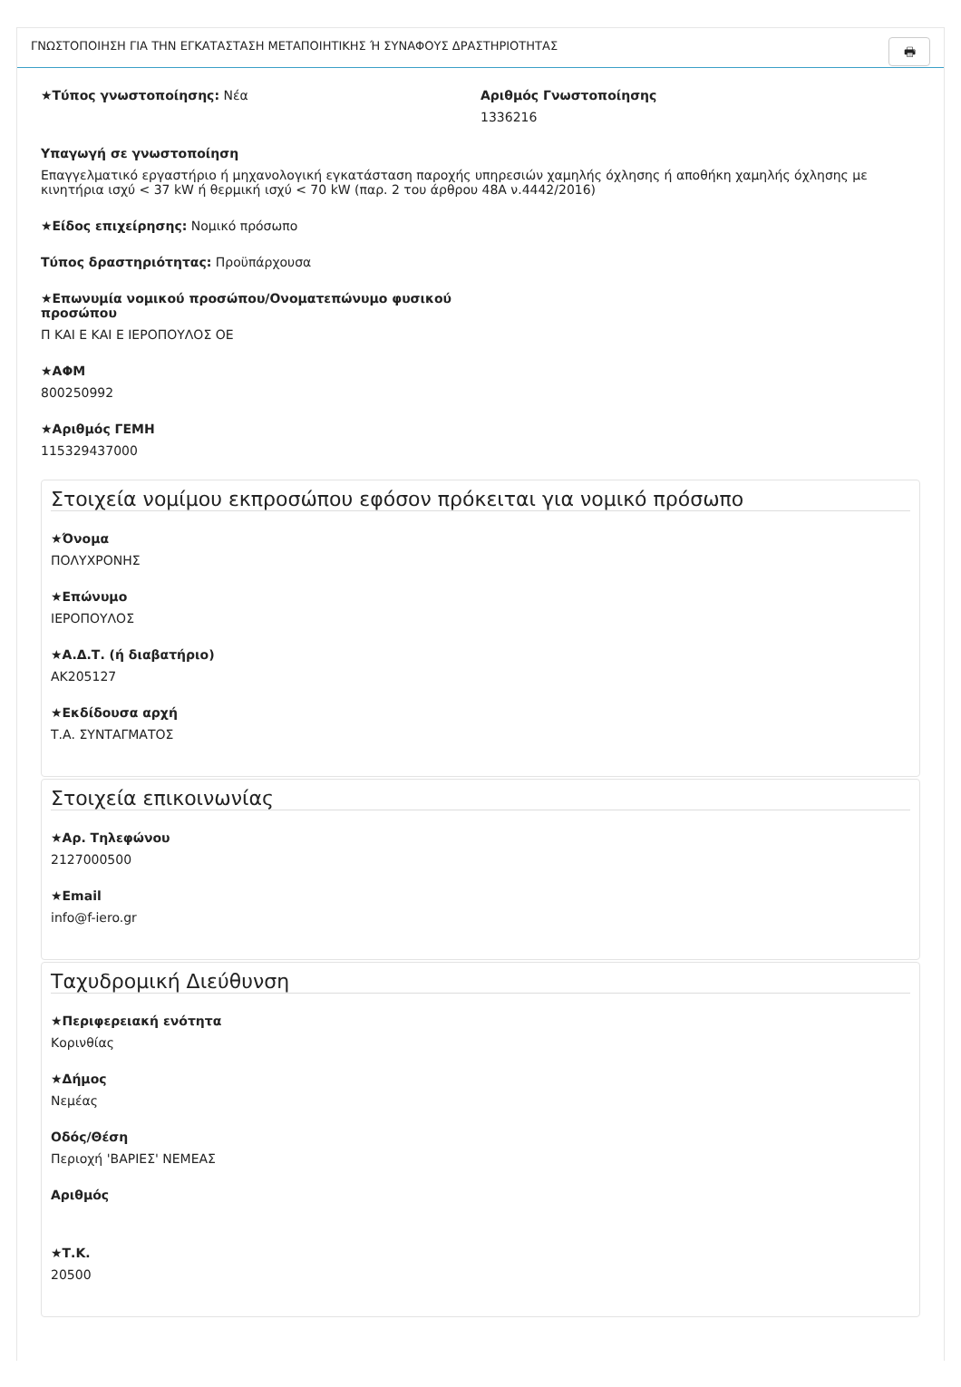ΓΝΩΣΤΟΠΟΙΗΣΗ ΓΙΑ ΤΗΝ ΕΓΚΑΤΑΣΤΑΣΗ ΜΕΤΑΠΟΙΗΤΙΚΗΣ Ή ΣΥΝΑΦΟΥΣ ΔΡΑΣΤΗΡΙΟΤΗΤΑΣ 🖶
★Τύπος γνωστοποίησης: Νέα Αριθμός Γνωστοποίησης
1336216
Υπαγωγή σε γνωστοποίηση
Επαγγελματικό εργαστήριο ή μηχανολογική εγκατάσταση παροχής υπηρεσιών χαμηλής όχλησης ή αποθήκη χαμηλής όχλησης με κινητήρια ισχύ < 37 kW ή θερμική ισχύ < 70 kW (παρ. 2 του άρθρου 48Α ν.4442/2016)
★Είδος επιχείρησης: Νομικό πρόσωπο
Τύπος δραστηριότητας: Προϋπάρχουσα
★Επωνυμία νομικού προσώπου/Ονοματεπώνυμο φυσικού προσώπου
Π ΚΑΙ Ε ΚΑΙ Ε ΙΕΡΟΠΟΥΛΟΣ ΟΕ
★ΑΦΜ
800250992
★Αριθμός ΓΕΜΗ
115329437000
Στοιχεία νομίμου εκπροσώπου εφόσον πρόκειται για νομικό πρόσωπο
★Όνομα
ΠΟΛΥΧΡΟΝΗΣ
★Επώνυμο
ΙΕΡΟΠΟΥΛΟΣ
★Α.Δ.Τ. (ή διαβατήριο)
ΑΚ205127
★Εκδίδουσα αρχή
Τ.Α. ΣΥΝΤΑΓΜΑΤΟΣ
Στοιχεία επικοινωνίας
★Αρ. Τηλεφώνου
2127000500
★Email
info@f-iero.gr
Ταχυδρομική Διεύθυνση
★Περιφερειακή ενότητα
Κορινθίας
★Δήμος
Νεμέας
Οδός/Θέση
Περιοχή 'ΒΑΡΙΕΣ' ΝΕΜΕΑΣ
Αριθμός
★Τ.Κ.
20500